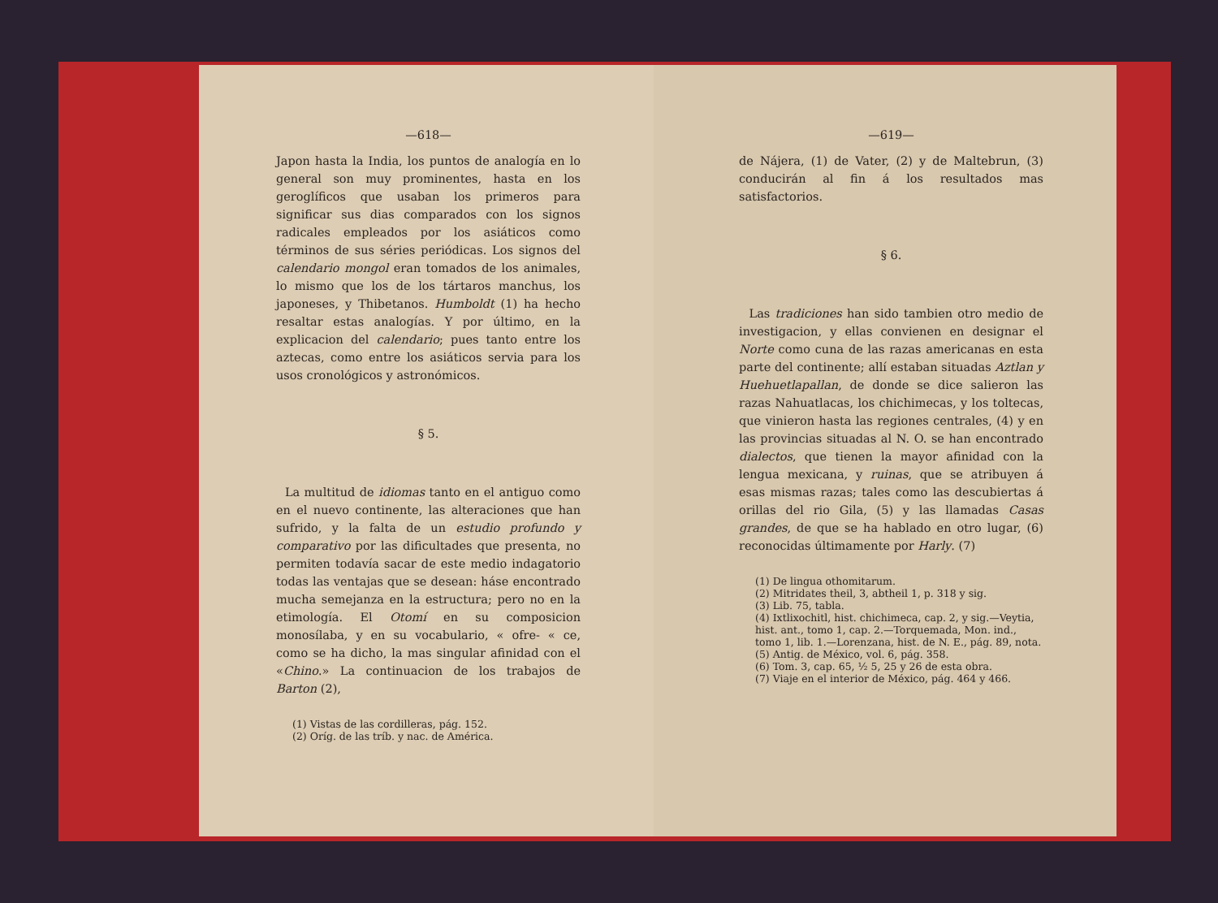—618—
Japon hasta la India, los puntos de analogía en lo general son muy prominentes, hasta en los geroglíficos que usaban los primeros para significar sus dias comparados con los signos radicales empleados por los asiáticos como términos de sus séries periódicas. Los signos del calendario mongol eran tomados de los animales, lo mismo que los de los tártaros manchus, los japoneses, y Thibetanos. Humboldt (1) ha hecho resaltar estas analogías. Y por último, en la explicacion del calendario; pues tanto entre los aztecas, como entre los asiáticos servia para los usos cronológicos y astronómicos.
§ 5.
La multitud de idiomas tanto en el antiguo como en el nuevo continente, las alteraciones que han sufrido, y la falta de un estudio profundo y comparativo por las dificultades que presenta, no permiten todavía sacar de este medio indagatorio todas las ventajas que se desean: háse encontrado mucha semejanza en la estructura; pero no en la etimología. El Otomí en su composicion monosílaba, y en su vocabulario, « ofre- « ce, como se ha dicho, la mas singular afinidad con el «Chino.» La continuacion de los trabajos de Barton (2),
(1) Vistas de las cordilleras, pág. 152.
(2) Oríg. de las tríb. y nac. de América.
—619—
de Nájera, (1) de Vater, (2) y de Maltebrun, (3) conducirán al fin á los resultados mas satisfactorios.
§ 6.
Las tradiciones han sido tambien otro medio de investigacion, y ellas convienen en designar el Norte como cuna de las razas americanas en esta parte del continente; allí estaban situadas Aztlan y Huehuetlapallan, de donde se dice salieron las razas Nahuatlacas, los chichimecas, y los toltecas, que vinieron hasta las regiones centrales, (4) y en las provincias situadas al N. O. se han encontrado dialectos, que tienen la mayor afinidad con la lengua mexicana, y ruinas, que se atribuyen á esas mismas razas; tales como las descubiertas á orillas del rio Gila, (5) y las llamadas Casas grandes, de que se ha hablado en otro lugar, (6) reconocidas últimamente por Harly. (7)
(1) De lingua othomitarum.
(2) Mitridates theil, 3, abtheil 1, p. 318 y sig.
(3) Lib. 75, tabla.
(4) Ixtlixochitl, hist. chichimeca, cap. 2, y sig.—Veytia, hist. ant., tomo 1, cap. 2.—Torquemada, Mon. ind., tomo 1, lib. 1.—Lorenzana, hist. de N. E., pág. 89, nota.
(5) Antig. de México, vol. 6, pág. 358.
(6) Tom. 3, cap. 65, ½ 5, 25 y 26 de esta obra.
(7) Viaje en el interior de México, pág. 464 y 466.